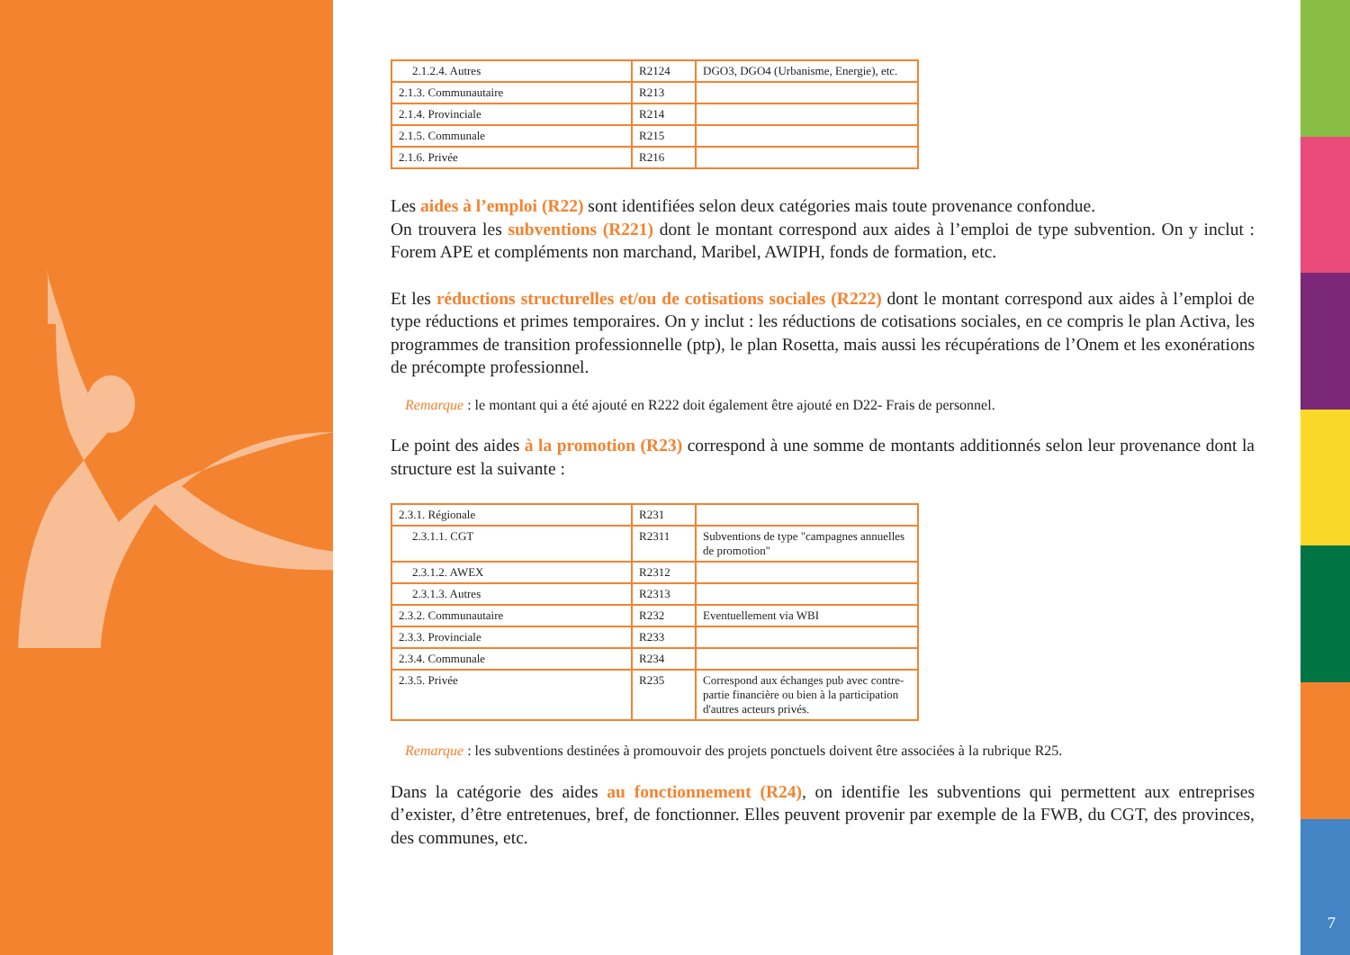| 2.1.2.4. Autres | R2124 | DGO3, DGO4 (Urbanisme, Energie), etc. |
| 2.1.3. Communautaire | R213 | |
| 2.1.4. Provinciale | R214 | |
| 2.1.5. Communale | R215 | |
| 2.1.6. Privée | R216 | |
Les aides à l’emploi (R22) sont identifiées selon deux catégories mais toute provenance confondue.
On trouvera les subventions (R221) dont le montant correspond aux aides à l’emploi de type subvention. On y inclut : Forem APE et compléments non marchand, Maribel, AWIPH, fonds de formation, etc.
Et les réductions structurelles et/ou de cotisations sociales (R222) dont le montant correspond aux aides à l’emploi de type réductions et primes temporaires. On y inclut : les réductions de cotisations sociales, en ce compris le plan Activa, les programmes de transition professionnelle (ptp), le plan Rosetta, mais aussi les récupérations de l’Onem et les exonérations de précompte professionnel.
Remarque : le montant qui a été ajouté en R222 doit également être ajouté en D22- Frais de personnel.
Le point des aides à la promotion (R23) correspond à une somme de montants additionnés selon leur provenance dont la structure est la suivante :
| 2.3.1. Régionale | R231 | |
| 2.3.1.1. CGT | R2311 | Subventions de type "campagnes annuelles de promotion" |
| 2.3.1.2. AWEX | R2312 | |
| 2.3.1.3. Autres | R2313 | |
| 2.3.2. Communautaire | R232 | Eventuellement via WBI |
| 2.3.3. Provinciale | R233 | |
| 2.3.4. Communale | R234 | |
| 2.3.5. Privée | R235 | Correspond aux échanges pub avec contre-partie financière ou bien à la participation d'autres acteurs privés. |
Remarque : les subventions destinées à promouvoir des projets ponctuels doivent être associées à la rubrique R25.
Dans la catégorie des aides au fonctionnement (R24), on identifie les subventions qui permettent aux entreprises d’exister, d’être entretenues, bref, de fonctionner. Elles peuvent provenir par exemple de la FWB, du CGT, des provinces, des communes, etc.
7